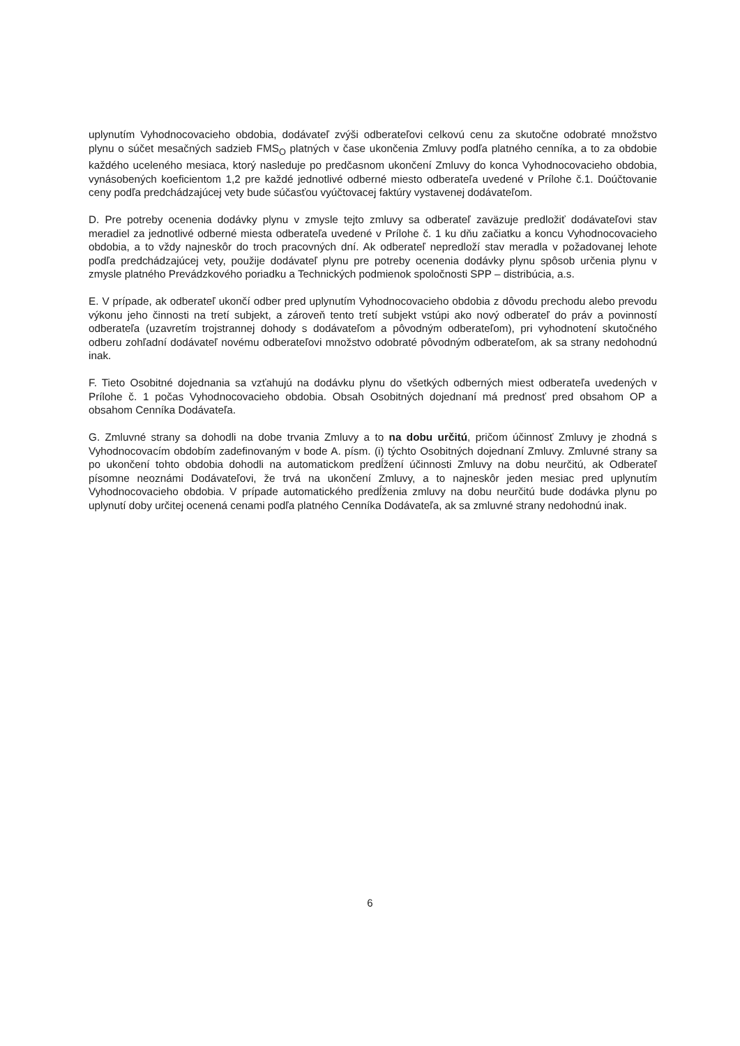uplynutím Vyhodnocovacieho obdobia, dodávateľ zvýši odberateľovi celkovú cenu za skutočne odobraté množstvo plynu o súčet mesačných sadzieb FMS<sub>O</sub> platných v čase ukončenia Zmluvy podľa platného cenníka, a to za obdobie každého uceleného mesiaca, ktorý nasleduje po predčasnom ukončení Zmluvy do konca Vyhodnocovacieho obdobia, vynásobených koeficientom 1,2 pre každé jednotlivé odberné miesto odberateľa uvedené v Prílohe č.1. Doúčtovanie ceny podľa predchádzajúcej vety bude súčasťou vyúčtovacej faktúry vystavenej dodávateľom.
D. Pre potreby ocenenia dodávky plynu v zmysle tejto zmluvy sa odberateľ zaväzuje predložiť dodávateľovi stav meradiel za jednotlivé odberné miesta odberateľa uvedené v Prílohe č. 1 ku dňu začiatku a koncu Vyhodnocovacieho obdobia, a to vždy najneskôr do troch pracovných dní. Ak odberateľ nepredloží stav meradla v požadovanej lehote podľa predchádzajúcej vety, použije dodávateľ plynu pre potreby ocenenia dodávky plynu spôsob určenia plynu v zmysle platného Prevádzkového poriadku a Technických podmienok spoločnosti SPP – distribúcia, a.s.
E. V prípade, ak odberateľ ukončí odber pred uplynutím Vyhodnocovacieho obdobia z dôvodu prechodu alebo prevodu výkonu jeho činnosti na tretí subjekt, a zároveň tento tretí subjekt vstúpi ako nový odberateľ do práv a povinností odberateľa (uzavretím trojstrannej dohody s dodávateľom a pôvodným odberateľom), pri vyhodnotení skutočného odberu zohľadní dodávateľ novému odberateľovi množstvo odobraté pôvodným odberateľom, ak sa strany nedohodnú inak.
F. Tieto Osobitné dojednania sa vzťahujú na dodávku plynu do všetkých odberných miest odberateľa uvedených v Prílohe č. 1 počas Vyhodnocovacieho obdobia. Obsah Osobitných dojednaní má prednosť pred obsahom OP a obsahom Cenníka Dodávateľa.
G. Zmluvné strany sa dohodli na dobe trvania Zmluvy a to na dobu určitú, pričom účinnosť Zmluvy je zhodná s Vyhodnocovacím obdobím zadefinovaným v bode A. písm. (i) týchto Osobitných dojednaní Zmluvy. Zmluvné strany sa po ukončení tohto obdobia dohodli na automatickom predĺžení účinnosti Zmluvy na dobu neurčitú, ak Odberateľ písomne neoznámi Dodávateľovi, že trvá na ukončení Zmluvy, a to najneskôr jeden mesiac pred uplynutím Vyhodnocovacieho obdobia. V prípade automatického predĺženia zmluvy na dobu neurčitú bude dodávka plynu po uplynutí doby určitej ocenená cenami podľa platného Cenníka Dodávateľa, ak sa zmluvné strany nedohodnú inak.
6